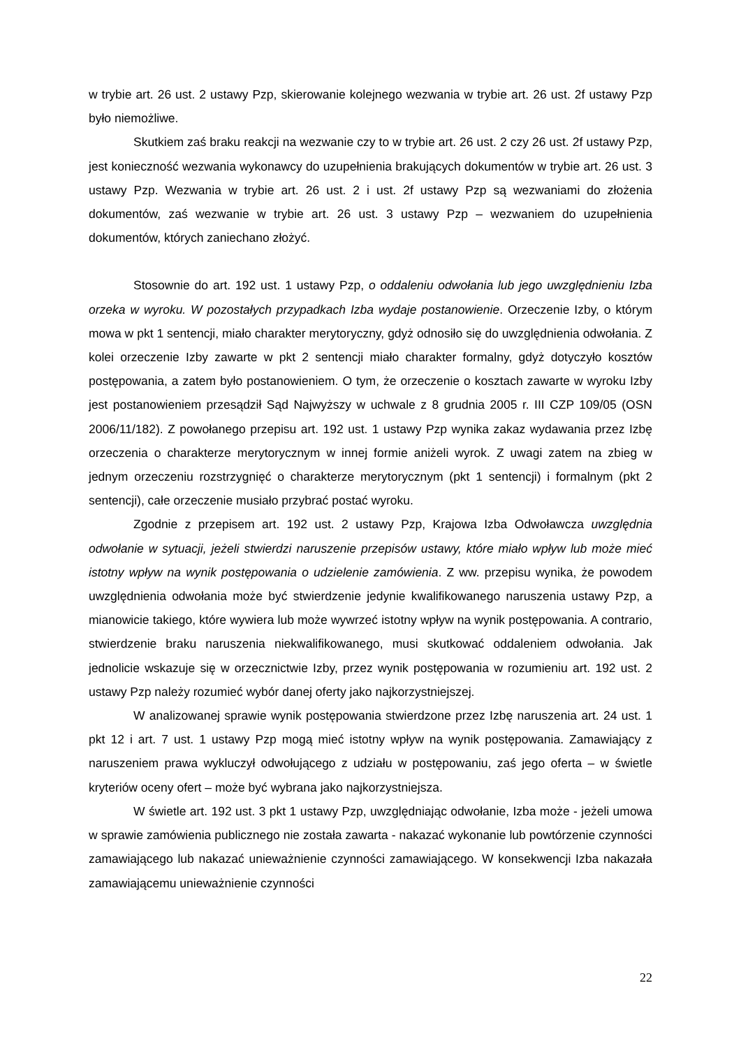w trybie art. 26 ust. 2 ustawy Pzp, skierowanie kolejnego wezwania w trybie art. 26 ust. 2f ustawy Pzp było niemożliwe.
Skutkiem zaś braku reakcji na wezwanie czy to w trybie art. 26 ust. 2 czy 26 ust. 2f ustawy Pzp, jest konieczność wezwania wykonawcy do uzupełnienia brakujących dokumentów w trybie art. 26 ust. 3 ustawy Pzp. Wezwania w trybie art. 26 ust. 2 i ust. 2f ustawy Pzp są wezwaniami do złożenia dokumentów, zaś wezwanie w trybie art. 26 ust. 3 ustawy Pzp – wezwaniem do uzupełnienia dokumentów, których zaniechano złożyć.
Stosownie do art. 192 ust. 1 ustawy Pzp, o oddaleniu odwołania lub jego uwzględnieniu Izba orzeka w wyroku. W pozostałych przypadkach Izba wydaje postanowienie. Orzeczenie Izby, o którym mowa w pkt 1 sentencji, miało charakter merytoryczny, gdyż odnosiło się do uwzględnienia odwołania. Z kolei orzeczenie Izby zawarte w pkt 2 sentencji miało charakter formalny, gdyż dotyczyło kosztów postępowania, a zatem było postanowieniem. O tym, że orzeczenie o kosztach zawarte w wyroku Izby jest postanowieniem przesądził Sąd Najwyższy w uchwale z 8 grudnia 2005 r. III CZP 109/05 (OSN 2006/11/182). Z powołanego przepisu art. 192 ust. 1 ustawy Pzp wynika zakaz wydawania przez Izbę orzeczenia o charakterze merytorycznym w innej formie aniżeli wyrok. Z uwagi zatem na zbieg w jednym orzeczeniu rozstrzygnięć o charakterze merytorycznym (pkt 1 sentencji) i formalnym (pkt 2 sentencji), całe orzeczenie musiało przybrać postać wyroku.
Zgodnie z przepisem art. 192 ust. 2 ustawy Pzp, Krajowa Izba Odwoławcza uwzględnia odwołanie w sytuacji, jeżeli stwierdzi naruszenie przepisów ustawy, które miało wpływ lub może mieć istotny wpływ na wynik postępowania o udzielenie zamówienia. Z ww. przepisu wynika, że powodem uwzględnienia odwołania może być stwierdzenie jedynie kwalifikowanego naruszenia ustawy Pzp, a mianowicie takiego, które wywiera lub może wywrzeć istotny wpływ na wynik postępowania. A contrario, stwierdzenie braku naruszenia niekwalifikowanego, musi skutkować oddaleniem odwołania. Jak jednolicie wskazuje się w orzecznictwie Izby, przez wynik postępowania w rozumieniu art. 192 ust. 2 ustawy Pzp należy rozumieć wybór danej oferty jako najkorzystniejszej.
W analizowanej sprawie wynik postępowania stwierdzone przez Izbę naruszenia art. 24 ust. 1 pkt 12 i art. 7 ust. 1 ustawy Pzp mogą mieć istotny wpływ na wynik postępowania. Zamawiający z naruszeniem prawa wykluczył odwołującego z udziału w postępowaniu, zaś jego oferta – w świetle kryteriów oceny ofert – może być wybrana jako najkorzystniejsza.
W świetle art. 192 ust. 3 pkt 1 ustawy Pzp, uwzględniając odwołanie, Izba może - jeżeli umowa w sprawie zamówienia publicznego nie została zawarta - nakazać wykonanie lub powtórzenie czynności zamawiającego lub nakazać unieważnienie czynności zamawiającego. W konsekwencji Izba nakazała zamawiającemu unieważnienie czynności
22